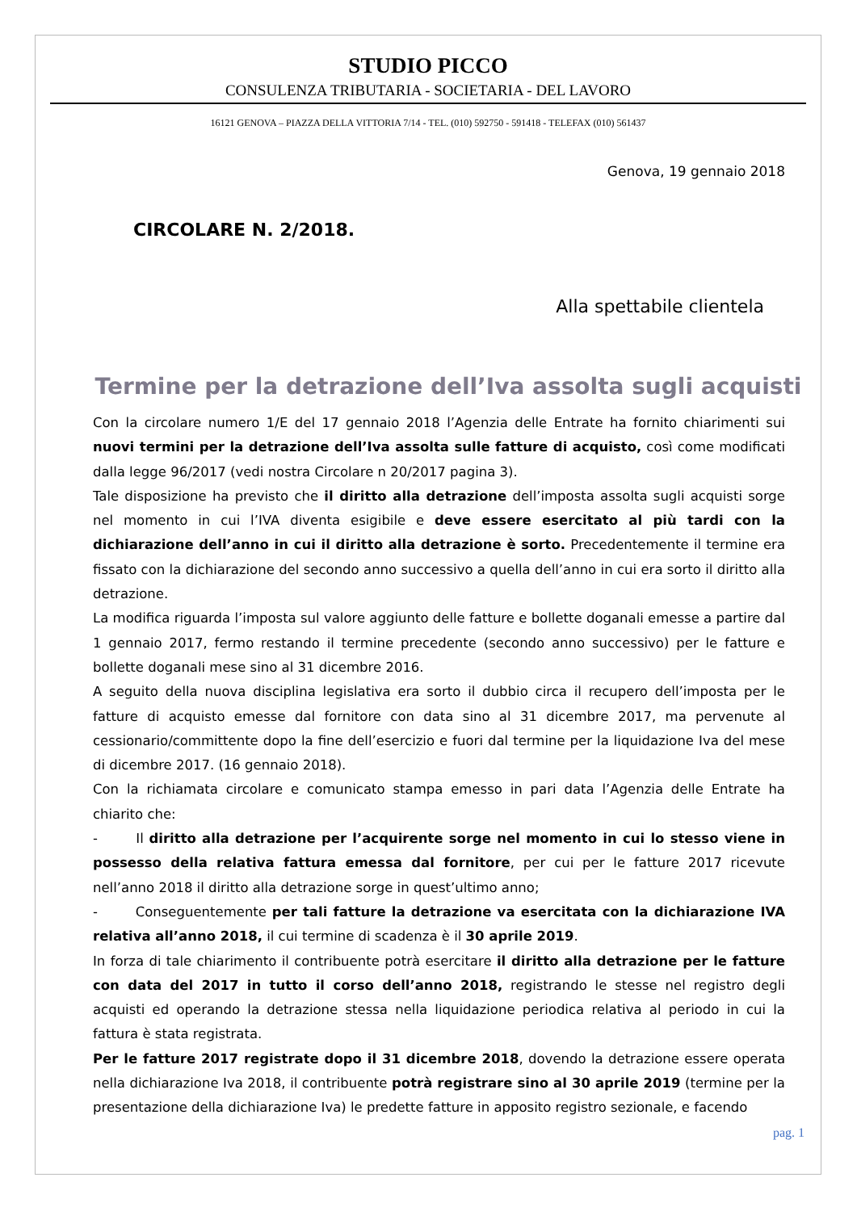STUDIO PICCO
CONSULENZA TRIBUTARIA - SOCIETARIA - DEL LAVORO
16121 GENOVA – PIAZZA DELLA VITTORIA 7/14 - TEL. (010) 592750 - 591418 - TELEFAX (010) 561437
Genova, 19 gennaio 2018
CIRCOLARE N. 2/2018.
Alla spettabile clientela
Termine per la detrazione dell’Iva assolta sugli acquisti
Con la circolare numero 1/E del 17 gennaio 2018 l’Agenzia delle Entrate ha fornito chiarimenti sui nuovi termini per la detrazione dell’Iva assolta sulle fatture di acquisto, così come modificati dalla legge 96/2017 (vedi nostra Circolare n 20/2017 pagina 3).
Tale disposizione ha previsto che il diritto alla detrazione dell’imposta assolta sugli acquisti sorge nel momento in cui l’IVA diventa esigibile e deve essere esercitato al più tardi con la dichiarazione dell’anno in cui il diritto alla detrazione è sorto. Precedentemente il termine era fissato con la dichiarazione del secondo anno successivo a quella dell’anno in cui era sorto il diritto alla detrazione.
La modifica riguarda l’imposta sul valore aggiunto delle fatture e bollette doganali emesse a partire dal 1 gennaio 2017, fermo restando il termine precedente (secondo anno successivo) per le fatture e bollette doganali mese sino al 31 dicembre 2016.
A seguito della nuova disciplina legislativa era sorto il dubbio circa il recupero dell’imposta per le fatture di acquisto emesse dal fornitore con data sino al 31 dicembre 2017, ma pervenute al cessionario/committente dopo la fine dell’esercizio e fuori dal termine per la liquidazione Iva del mese di dicembre 2017. (16 gennaio 2018).
Con la richiamata circolare e comunicato stampa emesso in pari data l’Agenzia delle Entrate ha chiarito che:
- Il diritto alla detrazione per l’acquirente sorge nel momento in cui lo stesso viene in possesso della relativa fattura emessa dal fornitore, per cui per le fatture 2017 ricevute nell’anno 2018 il diritto alla detrazione sorge in quest’ultimo anno;
- Conseguentemente per tali fatture la detrazione va esercitata con la dichiarazione IVA relativa all’anno 2018, il cui termine di scadenza è il 30 aprile 2019.
In forza di tale chiarimento il contribuente potrà esercitare il diritto alla detrazione per le fatture con data del 2017 in tutto il corso dell’anno 2018, registrando le stesse nel registro degli acquisti ed operando la detrazione stessa nella liquidazione periodica relativa al periodo in cui la fattura è stata registrata.
Per le fatture 2017 registrate dopo il 31 dicembre 2018, dovendo la detrazione essere operata nella dichiarazione Iva 2018, il contribuente potrà registrare sino al 30 aprile 2019 (termine per la presentazione della dichiarazione Iva) le predette fatture in apposito registro sezionale, e facendo
pag. 1